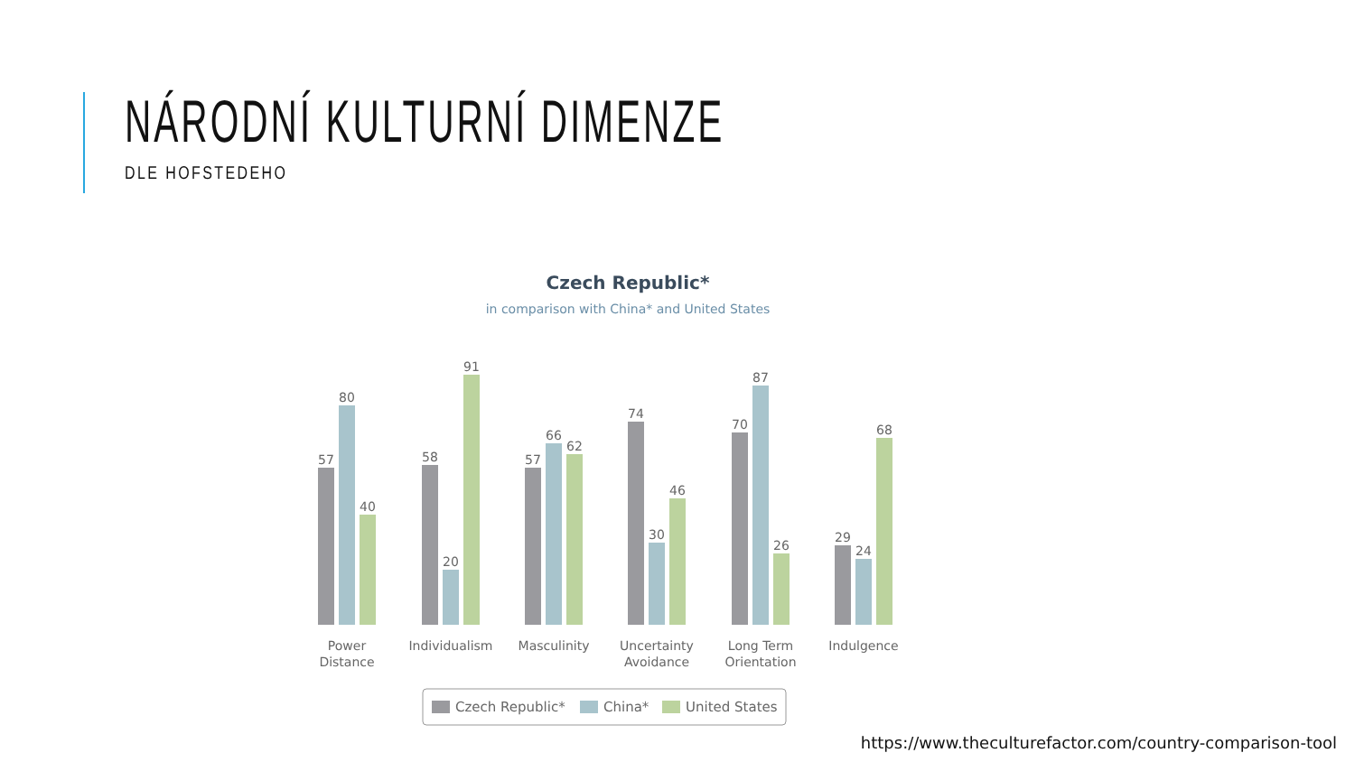NÁRODNÍ KULTURNÍ DIMENZE
DLE HOFSTEDEHO
Czech Republic*
in comparison with China* and United States
57
80
40
58
20
91
57
66
62
74
30
46
70
87
26
29
24
68
Power
Distance
Individualism
Masculinity
Uncertainty
Avoidance
Long Term
Orientation
Indulgence
Czech Republic*
China*
United States
https://www.theculturefactor.com/country-comparison-tool